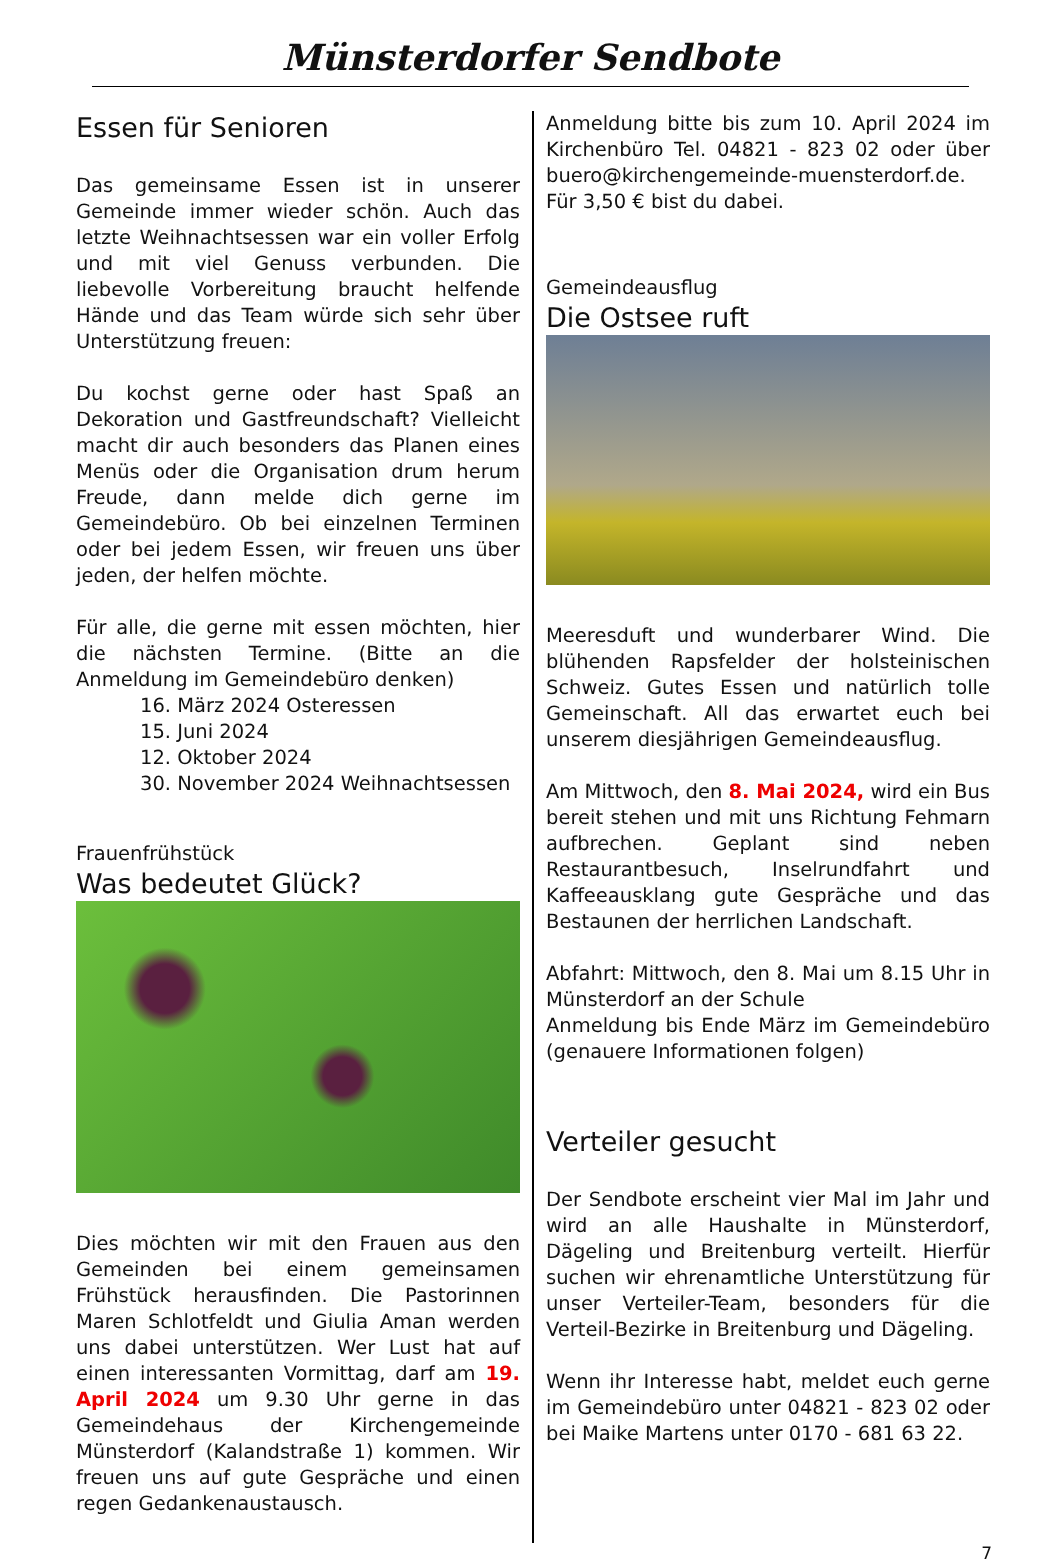Münsterdorfer Sendbote
Essen für Senioren
Das gemeinsame Essen ist in unserer Gemeinde immer wieder schön. Auch das letzte Weihnachtsessen war ein voller Erfolg und mit viel Genuss verbunden. Die liebevolle Vorbereitung braucht helfende Hände und das Team würde sich sehr über Unterstützung freuen:
Du kochst gerne oder hast Spaß an Dekoration und Gastfreundschaft? Vielleicht macht dir auch besonders das Planen eines Menüs oder die Organisation drum herum Freude, dann melde dich gerne im Gemeindebüro. Ob bei einzelnen Terminen oder bei jedem Essen, wir freuen uns über jeden, der helfen möchte.
Für alle, die gerne mit essen möchten, hier die nächsten Termine. (Bitte an die Anmeldung im Gemeindebüro denken)
16. März 2024 Osteressen
15. Juni 2024
12. Oktober 2024
30. November 2024 Weihnachtsessen
Frauenfrühstück
Was bedeutet Glück?
Dies möchten wir mit den Frauen aus den Gemeinden bei einem gemeinsamen Frühstück herausfinden. Die Pastorinnen Maren Schlotfeldt und Giulia Aman werden uns dabei unterstützen. Wer Lust hat auf einen interessanten Vormittag, darf am 19. April 2024 um 9.30 Uhr gerne in das Gemeindehaus der Kirchengemeinde Münsterdorf (Kalandstraße 1) kommen. Wir freuen uns auf gute Gespräche und einen regen Gedankenaustausch.
Anmeldung bitte bis zum 10. April 2024 im Kirchenbüro Tel. 04821 - 823 02 oder über buero@kirchengemeinde-muensterdorf.de.
Für 3,50 € bist du dabei.
Gemeindeausflug
Die Ostsee ruft
Meeresduft und wunderbarer Wind. Die blühenden Rapsfelder der holsteinischen Schweiz. Gutes Essen und natürlich tolle Gemeinschaft. All das erwartet euch bei unserem diesjährigen Gemeindeausflug.
Am Mittwoch, den 8. Mai 2024, wird ein Bus bereit stehen und mit uns Richtung Fehmarn aufbrechen. Geplant sind neben Restaurantbesuch, Inselrundfahrt und Kaffeeausklang gute Gespräche und das Bestaunen der herrlichen Landschaft.
Abfahrt: Mittwoch, den 8. Mai um 8.15 Uhr in Münsterdorf an der Schule
Anmeldung bis Ende März im Gemeindebüro (genauere Informationen folgen)
Verteiler gesucht
Der Sendbote erscheint vier Mal im Jahr und wird an alle Haushalte in Münsterdorf, Dägeling und Breitenburg verteilt. Hierfür suchen wir ehrenamtliche Unterstützung für unser Verteiler-Team, besonders für die Verteil-Bezirke in Breitenburg und Dägeling.
Wenn ihr Interesse habt, meldet euch gerne im Gemeindebüro unter 04821 - 823 02 oder bei Maike Martens unter 0170 - 681 63 22.
7